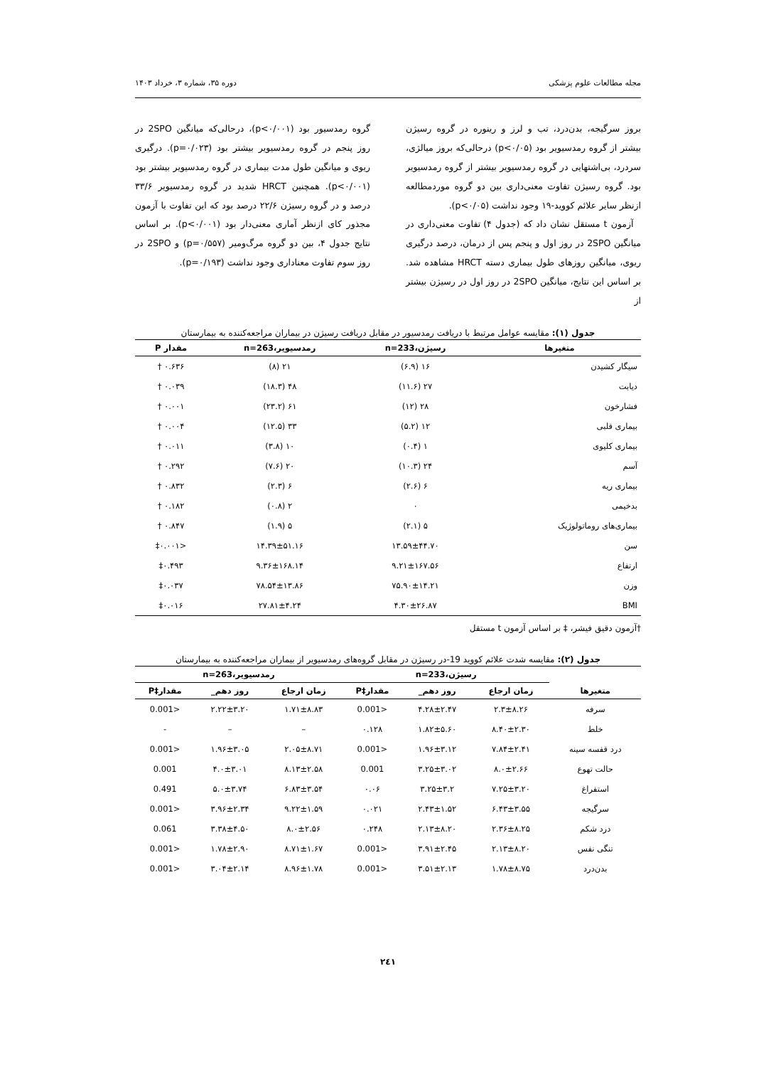مجله مطالعات علوم پزشکی دوره ۳۵، شماره ۳، خرداد ۱۴۰۳
بروز سرگیجه، بدن‌درد، تب و لرز و رینوره در گروه رسیژن بیشتر از گروه رمدسیویر بود (p<۰/۰۵) درحالی‌که بروز میالژی، سردرد، بی‌اشتهایی در گروه رمدسیویر بیشتر از گروه رمدسیویر بود. گروه رسیژن تفاوت معنی‌داری بین دو گروه موردمطالعه ازنظر سایر علائم کووید-۱۹ وجود نداشت (p<۰/۰۵).
آزمون t مستقل نشان داد که (جدول ۴) تفاوت معنی‌داری در میانگین 2SPO در روز اول و پنجم پس از درمان، درصد درگیری ریوی، میانگین روزهای طول بیماری دسته HRCT مشاهده شد. بر اساس این نتایج، میانگین 2SPO در روز اول در رسیژن بیشتر از
گروه رمدسیور بود (p<۰/۰۰۱)، درحالی‌که میانگین 2SPO در روز پنجم در گروه رمدسیویر بیشتر بود (p=۰/۰۲۳). درگیری ریوی و میانگین طول مدت بیماری در گروه رمدسیویر بیشتر بود (p<۰/۰۰۱). همچنین HRCT شدید در گروه رمدسیویر ۳۳/۶ درصد و در گروه رسیژن ۲۲/۶ درصد بود که این تفاوت با آزمون مجذور کای ازنظر آماری معنی‌دار بود (p<۰/۰۰۱). بر اساس نتایج جدول ۴، بین دو گروه مرگ‌ومیر (p=۰/۵۵۷) و 2SPO در روز سوم تفاوت معناداری وجود نداشت (p=۰/۱۹۳).
جدول (۱): مقایسه عوامل مرتبط با دریافت رمدسیور در مقابل دریافت رسیژن در بیماران مراجعه‌کننده به بیمارستان
| متغیرها | رسیژن،233=n | رمدسیویر،263=n | مقدار P |
| --- | --- | --- | --- |
| سیگار کشیدن | ۱۶ (۶.۹) | ۲۱ (۸) | ۰.۶۳۶ † |
| دیابت | ۲۷ (۱۱.۶) | ۴۸ (۱۸.۳) | ۰.۰۳۹ † |
| فشارخون | ۲۸ (۱۲) | ۶۱ (۲۳.۲) | ۰.۰۰۱ † |
| بیماری قلبی | ۱۲ (۵.۲) | ۳۳ (۱۲.۵) | ۰.۰۰۴ † |
| بیماری کلیوی | ۱ (۰.۴) | ۱۰ (۳.۸) | ۰.۰۱۱ † |
| آسم | ۲۴ (۱۰.۳) | ۲۰ (۷.۶) | ۰.۲۹۲ † |
| بیماری ریه | ۶ (۲.۶) | ۶ (۲.۳) | ۰.۸۳۲ † |
| بدخیمی | ۰ | ۲ (۰.۸) | ۰.۱۸۲ † |
| بیماری‌های روماتولوژیک | ۵ (۲.۱) | ۵ (۱.۹) | ۰.۸۴۷ † |
| سن | ۱۳.۵۹±۴۴.۷۰ | ۱۴.۳۹±۵۱.۱۶ | <۰.۰۰۱‡ |
| ارتفاع | ۹.۲۱±۱۶۷.۵۶ | ۹.۳۶±۱۶۸.۱۴ | ۰.۴۹۳‡ |
| وزن | ۷۵.۹۰±۱۴.۲۱ | ۷۸.۵۴±۱۳.۸۶ | ۰.۰۳۷‡ |
| BMI | ۴.۳۰±۲۶.۸۷ | ۲۷.۸۱±۴.۲۴ | ۰.۰۱۶‡ |
†آزمون دقیق فیشر، ‡ بر اساس آزمون t مستقل
جدول (۲): مقایسه شدت علائم کووید 19-در رسیژن در مقابل گروه‌های رمدسیویر از بیماران مراجعه‌کننده به بیمارستان
| | رسیژن،233=n | | | رمدسیویر،263=n | | |
| --- | --- | --- | --- | --- | --- | --- |
| متغیرها | زمان ارجاع | روز دهم_ | مقدار‡P | زمان ارجاع | روز دهم_ | مقدار‡P |
| سرفه | ۲.۳±۸.۲۶ | ۴.۲۸±۲.۴۷ | <0.001 | ۱.۷۱±۸.۸۳ | ۲.۲۲±۳.۲۰ | <0.001 |
| خلط | ۸.۴۰±۲.۳۰ | ۱.۸۲±۵.۶۰ | ۰.۱۲۸ | – | – | - |
| درد قفسه سینه | ۷.۸۴±۲.۴۱ | ۱.۹۶±۳.۱۲ | <0.001 | ۲.۰۵±۸.۷۱ | ۱.۹۶±۳.۰۵ | <0.001 |
| حالت تهوع | ۸.۰±۲.۶۶ | ۳.۲۵±۳.۰۲ | 0.001 | ۸.۱۳±۲.۵۸ | ۴.۰±۳.۰۱ | 0.001 |
| استفراغ | ۷.۲۵±۳.۲۰ | ۳.۲۵±۳.۲ | ۰.۰۶ | ۶.۸۳±۳.۵۴ | ۵.۰±۳.۷۴ | 0.491 |
| سرگیجه | ۶.۴۳±۳.۵۵ | ۲.۴۳±۱.۵۲ | ۰.۰۲۱ | ۹.۲۲±۱.۵۹ | ۳.۹۶±۲.۳۴ | <0.001 |
| درد شکم | ۲.۳۶±۸.۲۵ | ۲.۱۳±۸.۲۰ | ۰.۲۴۸ | ۸.۰±۲.۵۶ | ۳.۳۸±۴.۵۰ | 0.061 |
| تنگی نفس | ۲.۱۳±۸.۲۰ | ۳.۹۱±۲.۴۵ | <0.001 | ۸.۷۱±۱.۶۷ | ۱.۷۸±۲.۹۰ | <0.001 |
| بدن‌درد | ۱.۷۸±۸.۷۵ | ۳.۵۱±۲.۱۳ | <0.001 | ۸.۹۶±۱.۷۸ | ۳.۰۴±۲.۱۴ | <0.001 |
۲٤۱